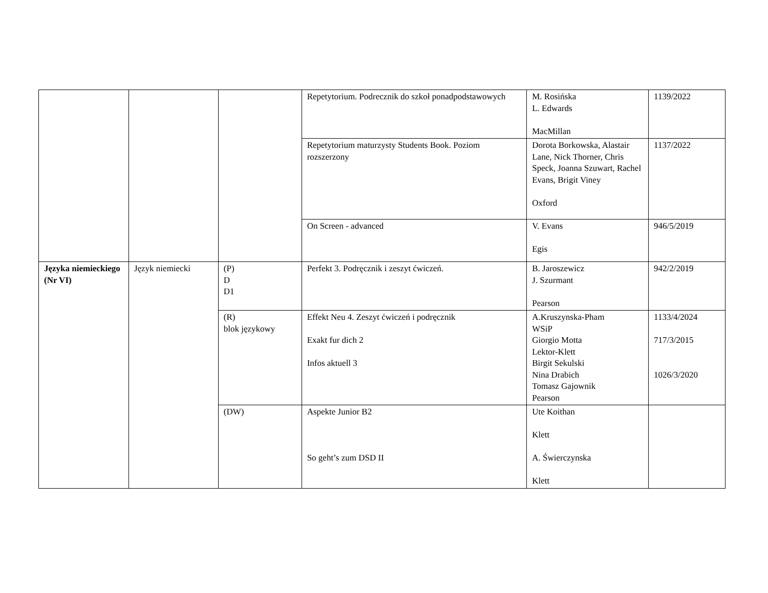| | | | Repetytorium. Podrecznik do szkoł ponadpodstawowych | M. Rosińska L. Edwards MacMillan | 1139/2022 |
| | | | Repetytorium maturzysty Students Book. Poziom rozszerzony | Dorota Borkowska, Alastair Lane, Nick Thorner, Chris Speck, Joanna Szuwart, Rachel Evans, Brigit Viney Oxford | 1137/2022 |
| | | | On Screen - advanced | V. Evans Egis | 946/5/2019 |
| Języka niemieckiego (Nr VI) | Język niemiecki | (P) D D1 | Perfekt 3. Podręcznik i zeszyt ćwiczeń. | B. Jaroszewicz J. Szurmant Pearson | 942/2/2019 |
| | | (R) blok językowy | Effekt Neu 4. Zeszyt ćwiczeń i podręcznik Exakt fur dich 2 Infos aktuell 3 | A.Kruszynska-Pham WSiP Giorgio Motta Lektor-Klett Birgit Sekulski Nina Drabich Tomasz Gajownik Pearson | 1133/4/2024 717/3/2015 1026/3/2020 |
| | | (DW) | Aspekte Junior B2 So geht’s zum DSD II | Ute Koithan Klett A. Świerczynska Klett | |